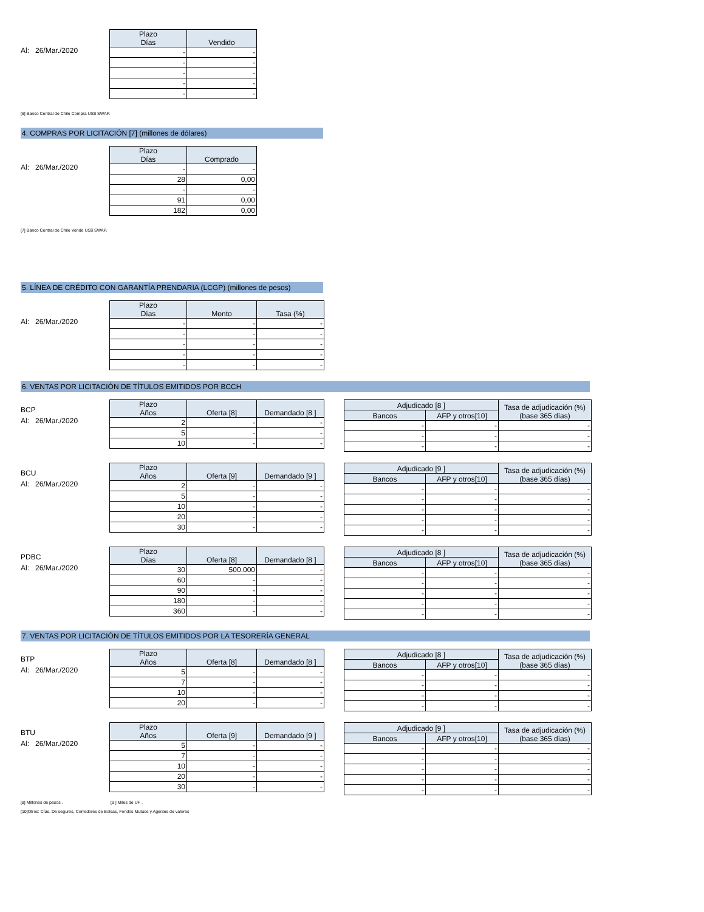Al: 26/Mar./2020
| Plazo Días | Vendido |
| --- | --- |
| - | - |
| - | - |
| - | - |
| - | - |
| - | - |
[6] Banco Central de Chile Compra US$ SWAP.
4. COMPRAS POR LICITACIÓN [7] (millones de dólares)
Al: 26/Mar./2020
| Plazo Días | Comprado |
| --- | --- |
| - | - |
| 28 | 0,00 |
| - | - |
| 91 | 0,00 |
| 182 | 0,00 |
[7] Banco Central de Chile Vende US$ SWAP.
5. LÍNEA DE CRÉDITO CON GARANTÍA PRENDARIA (LCGP) (millones de pesos)
Al: 26/Mar./2020
| Plazo Días | Monto | Tasa (%) |
| --- | --- | --- |
| - | - | - |
| - | - | - |
| - | - | - |
| - | - | - |
| - | - | - |
6. VENTAS POR LICITACIÓN DE TÍTULOS EMITIDOS POR BCCH
BCP
Al: 26/Mar./2020
| Plazo Años | Oferta [8] | Demandado [8 ] |
| --- | --- | --- |
| 2 | - | - |
| 5 | - | - |
| 10 | - | - |
| Adjudicado [8 ] | | Tasa de adjudicación (%) (base 365 días) |
| --- | --- | --- |
| Bancos | AFP y otros[10] | |
| - | - | - |
| - | - | - |
| - | - | - |
BCU
Al: 26/Mar./2020
| Plazo Años | Oferta [9] | Demandado [9 ] |
| --- | --- | --- |
| 2 | - | - |
| 5 | - | - |
| 10 | - | - |
| 20 | - | - |
| 30 | - | - |
| Adjudicado [9 ] | | Tasa de adjudicación (%) (base 365 días) |
| --- | --- | --- |
| Bancos | AFP y otros[10] | |
| - | - | - |
| - | - | - |
| - | - | - |
| - | - | - |
| - | - | - |
PDBC
Al: 26/Mar./2020
| Plazo Días | Oferta [8] | Demandado [8 ] |
| --- | --- | --- |
| 30 | 500.000 | - |
| 60 | - | - |
| 90 | - | - |
| 180 | - | - |
| 360 | - | - |
| Adjudicado [8 ] | | Tasa de adjudicación (%) (base 365 días) |
| --- | --- | --- |
| Bancos | AFP y otros[10] | |
| - | - | - |
| - | - | - |
| - | - | - |
| - | - | - |
| - | - | - |
7. VENTAS POR LICITACIÓN DE TÍTULOS EMITIDOS POR LA TESORERÍA GENERAL
BTP
Al: 26/Mar./2020
| Plazo Años | Oferta [8] | Demandado [8 ] |
| --- | --- | --- |
| 5 | - | - |
| 7 | - | - |
| 10 | - | - |
| 20 | - | - |
| Adjudicado [8 ] | | Tasa de adjudicación (%) (base 365 días) |
| --- | --- | --- |
| Bancos | AFP y otros[10] | |
| - | - | - |
| - | - | - |
| - | - | - |
| - | - | - |
BTU
Al: 26/Mar./2020
| Plazo Años | Oferta [9] | Demandado [9 ] |
| --- | --- | --- |
| 5 | - | - |
| 7 | - | - |
| 10 | - | - |
| 20 | - | - |
| 30 | - | - |
| Adjudicado [9 ] | | Tasa de adjudicación (%) (base 365 días) |
| --- | --- | --- |
| Bancos | AFP y otros[10] | |
| - | - | - |
| - | - | - |
| - | - | - |
| - | - | - |
| - | - | - |
[8] Millones de pesos . [9 ] Miles de UF .
[10]Otros: Cías. De seguros, Corredores de Bolsas, Fondos Mutuos y Agentes de valores